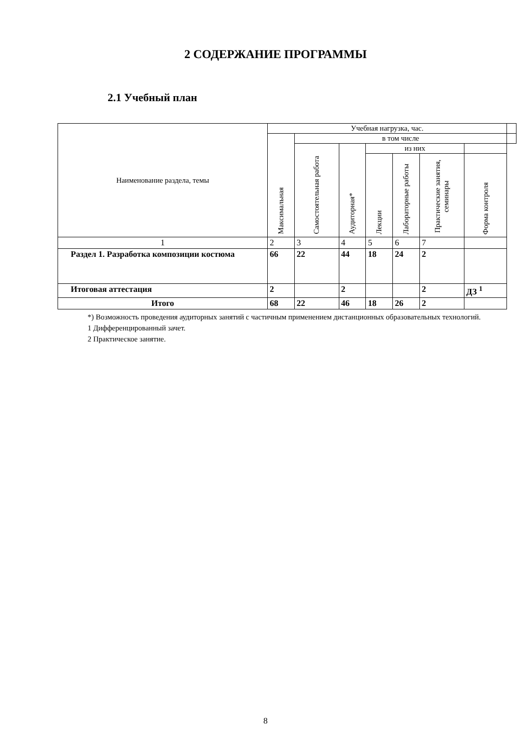2 СОДЕРЖАНИЕ ПРОГРАММЫ
2.1 Учебный план
| Наименование раздела, темы | Учебная нагрузка, час. | | | | | | | |
| --- | --- | --- | --- | --- | --- | --- | --- | --- |
| | Максимальная | в том числе | | | | | | |
| | | Самостоятельная работа | Аудиторная* | из них | | | | |
| | | | | Лекции | Лабораторные работы | Практические занятия, семинары | Форма контроля | |
| 1 | 2 | 3 | 4 | 5 | 6 | 7 | | |
| Раздел 1. Разработка композиции костюма | 66 | 22 | 44 | 18 | 24 | 2 | | |
| Итоговая аттестация | 2 | | 2 | | | 2 | ДЗ <sup>1</sup> | |
| Итого | 68 | 22 | 46 | 18 | 26 | 2 | | |
*) Возможность проведения аудиторных занятий с частичным применением дистанционных образовательных технологий.
1 Дифференцированный зачет.
2 Практическое занятие.
8